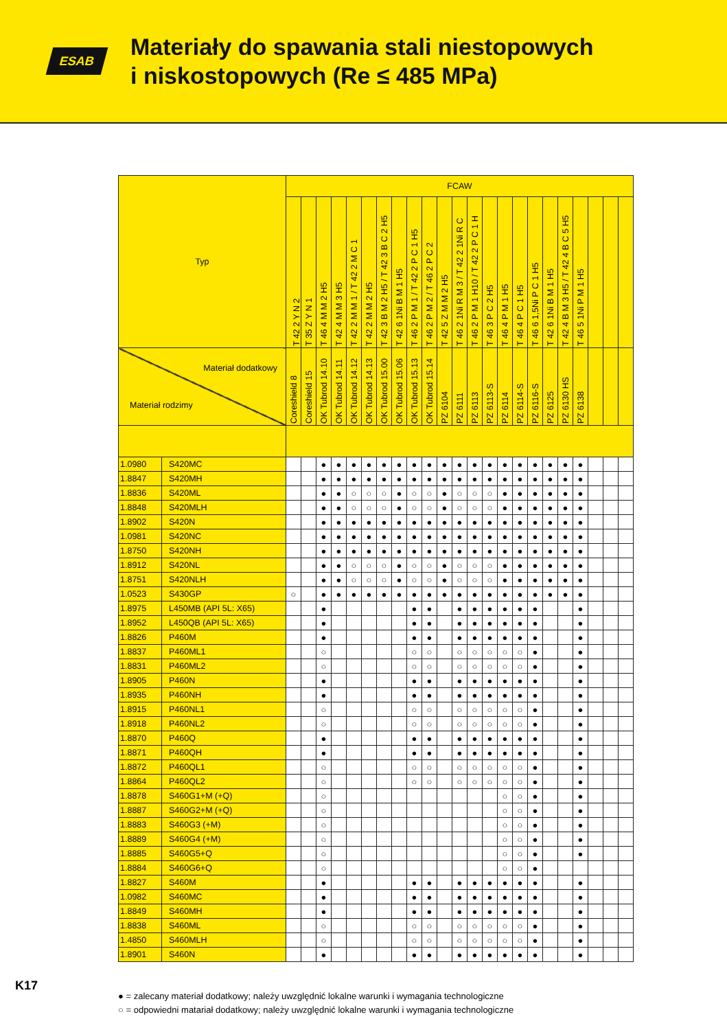ESAB
Materiały do spawania stali niestopowych
i niskostopowych (Re ≤ 485 MPa)
| Typ | | FCAW | | | | | | | | | | | | | | | | | | | | | | |
| --- | --- | --- | --- | --- | --- | --- | --- | --- | --- | --- | --- | --- | --- | --- | --- | --- | --- | --- | --- | --- | --- | --- | --- | --- |
| | | T 42 2 Y N 2 | T 35 Z Y N 1 | T 46 4 M M 2 H5 | T 42 4 M M 3 H5 | T 42 2 M M 1 / T 42 2 M C 1 | T 42 2 M M 2 H5 | T 42 3 B M 2 H5 / T 42 3 B C 2 H5 | T 42 6 1Ni B M 1 H5 | T 46 2 P M 1 / T 42 2 P C 1 H5 | T 46 2 P M 2 / T 46 2 P C 2 | T 42 5 Z M M 2 H5 | T 46 2 1Ni R M 3 / T 42 2 1Ni R C | T 46 2 P M 1 H10 / T 42 2 P C 1 H | T 46 3 P C 2 H5 | T 46 4 P M 1 H5 | T 46 4 P C 1 H5 | T 46 6 1,5Ni P C 1 H5 | T 42 6 1Ni B M 1 H5 | T 42 4 B M 3 H5 / T 42 4 B C 5 H5 | T 46 5 1Ni P M 1 H5 | | | |
| Materiał dodatkowy Materiał rodzimy | | Coreshield 8 | Coreshield 15 | OK Tubrod 14.10 | OK Tubrod 14.11 | OK Tubrod 14.12 | OK Tubrod 14.13 | OK Tubrod 15.00 | OK Tubrod 15.06 | OK Tubrod 15.13 | OK Tubrod 15.14 | PZ 6104 | PZ 6111 | PZ 6113 | PZ 6113-S | PZ 6114 | PZ 6114-S | PZ 6116-S | PZ 6125 | PZ 6130 HS | PZ 6138 | | | |
| 1.0980 | S420MC | | | ● | ● | ● | ● | ● | ● | ● | ● | ● | ● | ● | ● | ● | ● | ● | ● | ● | ● | | | |
| 1.8847 | S420MH | | | ● | ● | ● | ● | ● | ● | ● | ● | ● | ● | ● | ● | ● | ● | ● | ● | ● | ● | | | |
| 1.8836 | S420ML | | | ● | ● | ○ | ○ | ○ | ● | ○ | ○ | ● | ○ | ○ | ○ | ● | ● | ● | ● | ● | ● | | | |
| 1.8848 | S420MLH | | | ● | ● | ○ | ○ | ○ | ● | ○ | ○ | ● | ○ | ○ | ○ | ● | ● | ● | ● | ● | ● | | | |
| 1.8902 | S420N | | | ● | ● | ● | ● | ● | ● | ● | ● | ● | ● | ● | ● | ● | ● | ● | ● | ● | ● | | | |
| 1.0981 | S420NC | | | ● | ● | ● | ● | ● | ● | ● | ● | ● | ● | ● | ● | ● | ● | ● | ● | ● | ● | | | |
| 1.8750 | S420NH | | | ● | ● | ● | ● | ● | ● | ● | ● | ● | ● | ● | ● | ● | ● | ● | ● | ● | ● | | | |
| 1.8912 | S420NL | | | ● | ● | ○ | ○ | ○ | ● | ○ | ○ | ● | ○ | ○ | ○ | ● | ● | ● | ● | ● | ● | | | |
| 1.8751 | S420NLH | | | ● | ● | ○ | ○ | ○ | ● | ○ | ○ | ● | ○ | ○ | ○ | ● | ● | ● | ● | ● | ● | | | |
| 1.0523 | S430GP | ○ | | ● | ● | ● | ● | ● | ● | ● | ● | ● | ● | ● | ● | ● | ● | ● | ● | ● | ● | | | |
| 1.8975 | L450MB (API 5L: X65) | | | ● | | | | | | ● | ● | | ● | ● | ● | ● | ● | ● | | | ● | | | |
| 1.8952 | L450QB (API 5L: X65) | | | ● | | | | | | ● | ● | | ● | ● | ● | ● | ● | ● | | | ● | | | |
| 1.8826 | P460M | | | ● | | | | | | ● | ● | | ● | ● | ● | ● | ● | ● | | | ● | | | |
| 1.8837 | P460ML1 | | | ○ | | | | | | ○ | ○ | | ○ | ○ | ○ | ○ | ○ | ● | | | ● | | | |
| 1.8831 | P460ML2 | | | ○ | | | | | | ○ | ○ | | ○ | ○ | ○ | ○ | ○ | ● | | | ● | | | |
| 1.8905 | P460N | | | ● | | | | | | ● | ● | | ● | ● | ● | ● | ● | ● | | | ● | | | |
| 1.8935 | P460NH | | | ● | | | | | | ● | ● | | ● | ● | ● | ● | ● | ● | | | ● | | | |
| 1.8915 | P460NL1 | | | ○ | | | | | | ○ | ○ | | ○ | ○ | ○ | ○ | ○ | ● | | | ● | | | |
| 1.8918 | P460NL2 | | | ○ | | | | | | ○ | ○ | | ○ | ○ | ○ | ○ | ○ | ● | | | ● | | | |
| 1.8870 | P460Q | | | ● | | | | | | ● | ● | | ● | ● | ● | ● | ● | ● | | | ● | | | |
| 1.8871 | P460QH | | | ● | | | | | | ● | ● | | ● | ● | ● | ● | ● | ● | | | ● | | | |
| 1.8872 | P460QL1 | | | ○ | | | | | | ○ | ○ | | ○ | ○ | ○ | ○ | ○ | ● | | | ● | | | |
| 1.8864 | P460QL2 | | | ○ | | | | | | ○ | ○ | | ○ | ○ | ○ | ○ | ○ | ● | | | ● | | | |
| 1.8878 | S460G1+M (+Q) | | | ○ | | | | | | | | | | | | ○ | ○ | ● | | | ● | | | |
| 1.8887 | S460G2+M (+Q) | | | ○ | | | | | | | | | | | | ○ | ○ | ● | | | ● | | | |
| 1.8883 | S460G3 (+M) | | | ○ | | | | | | | | | | | | ○ | ○ | ● | | | ● | | | |
| 1.8889 | S460G4 (+M) | | | ○ | | | | | | | | | | | | ○ | ○ | ● | | | ● | | | |
| 1.8885 | S460G5+Q | | | ○ | | | | | | | | | | | | ○ | ○ | ● | | | ● | | | |
| 1.8884 | S460G6+Q | | | ○ | | | | | | | | | | | | ○ | ○ | ● | | | | | | |
| 1.8827 | S460M | | | ● | | | | | | ● | ● | | ● | ● | ● | ● | ● | ● | | | ● | | | |
| 1.0982 | S460MC | | | ● | | | | | | ● | ● | | ● | ● | ● | ● | ● | ● | | | ● | | | |
| 1.8849 | S460MH | | | ● | | | | | | ● | ● | | ● | ● | ● | ● | ● | ● | | | ● | | | |
| 1.8838 | S460ML | | | ○ | | | | | | ○ | ○ | | ○ | ○ | ○ | ○ | ○ | ● | | | ● | | | |
| 1.4850 | S460MLH | | | ○ | | | | | | ○ | ○ | | ○ | ○ | ○ | ○ | ○ | ● | | | ● | | | |
| 1.8901 | S460N | | | ● | | | | | | ● | ● | | ● | ● | ● | ● | ● | ● | | | ● | | | |
● = zalecany materiał dodatkowy; należy uwzględnić lokalne warunki i wymagania technologiczne
○ = odpowiedni matariał dodatkowy; należy uwzględnić lokalne warunki i wymagania technologiczne
K17